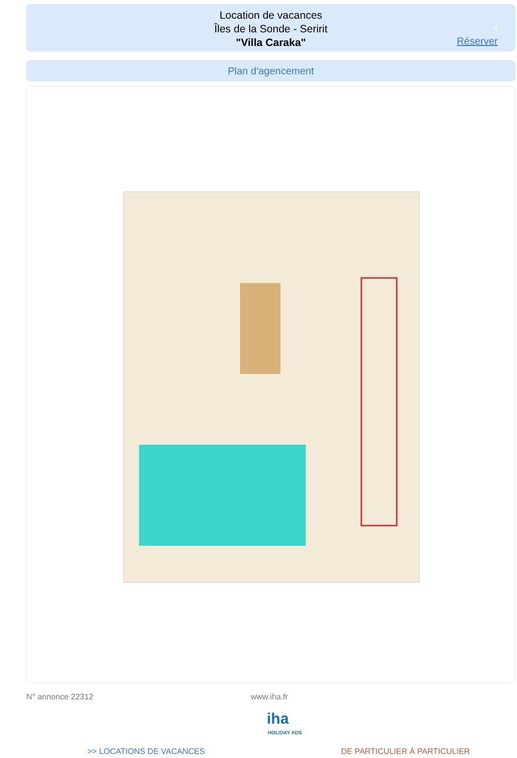Location de vacances
Îles de la Sonde - Seririt
"Villa Caraka"
4
Réserver
Plan d'agencement
N° annonce 22312 www.iha.fr
iha
HOLIDAY ADS
>> LOCATIONS DE VACANCES DE PARTICULIER À PARTICULIER